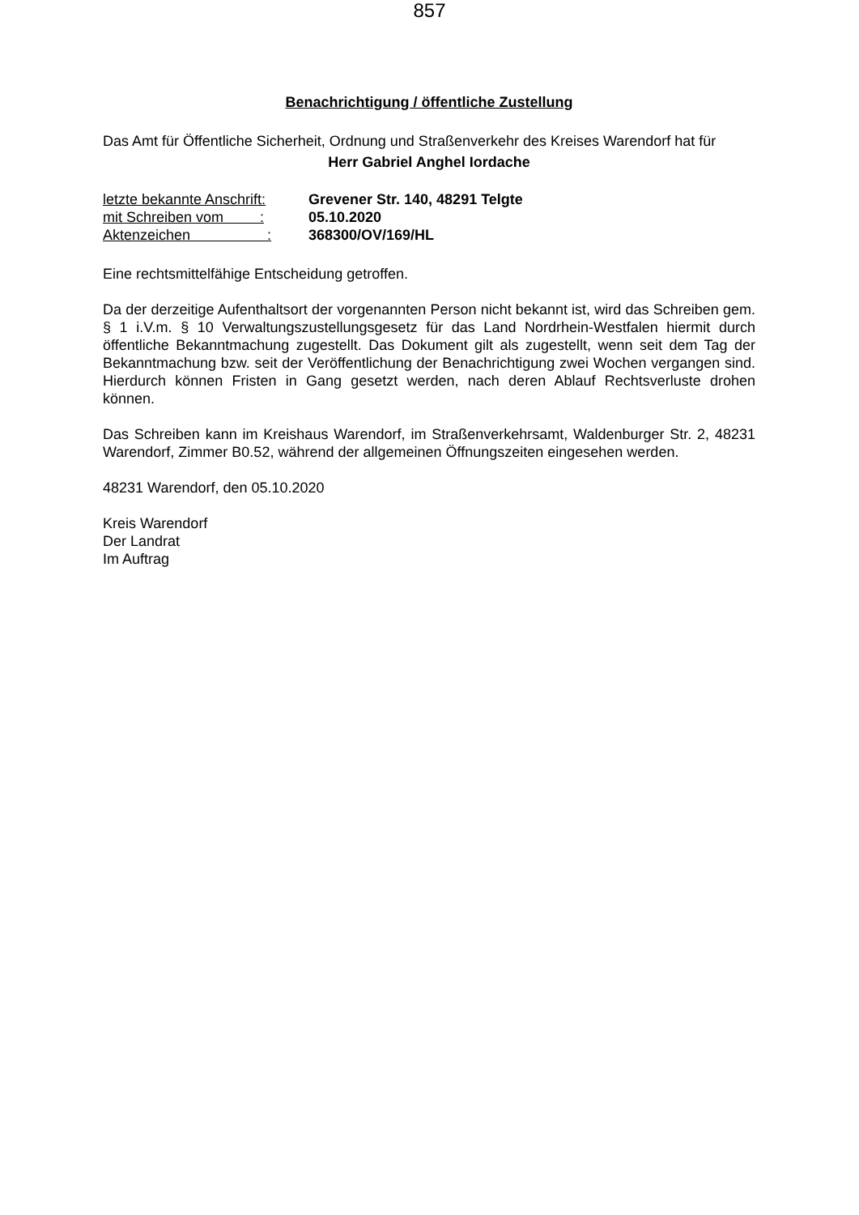857
Benachrichtigung / öffentliche Zustellung
Das Amt für Öffentliche Sicherheit, Ordnung und Straßenverkehr des Kreises Warendorf hat für
Herr Gabriel Anghel Iordache
| letzte bekannte Anschrift: | Grevener Str. 140, 48291 Telgte |
| mit Schreiben vom : | 05.10.2020 |
| Aktenzeichen : | 368300/OV/169/HL |
Eine rechtsmittelfähige Entscheidung getroffen.
Da der derzeitige Aufenthaltsort der vorgenannten Person nicht bekannt ist, wird das Schreiben gem. § 1 i.V.m. § 10 Verwaltungszustellungsgesetz für das Land Nordrhein-Westfalen hiermit durch öffentliche Bekanntmachung zugestellt. Das Dokument gilt als zugestellt, wenn seit dem Tag der Bekanntmachung bzw. seit der Veröffentlichung der Benachrichtigung zwei Wochen vergangen sind. Hierdurch können Fristen in Gang gesetzt werden, nach deren Ablauf Rechtsverluste drohen können.
Das Schreiben kann im Kreishaus Warendorf, im Straßenverkehrsamt, Waldenburger Str. 2, 48231 Warendorf, Zimmer B0.52, während der allgemeinen Öffnungszeiten eingesehen werden.
48231 Warendorf, den 05.10.2020
Kreis Warendorf
Der Landrat
Im Auftrag